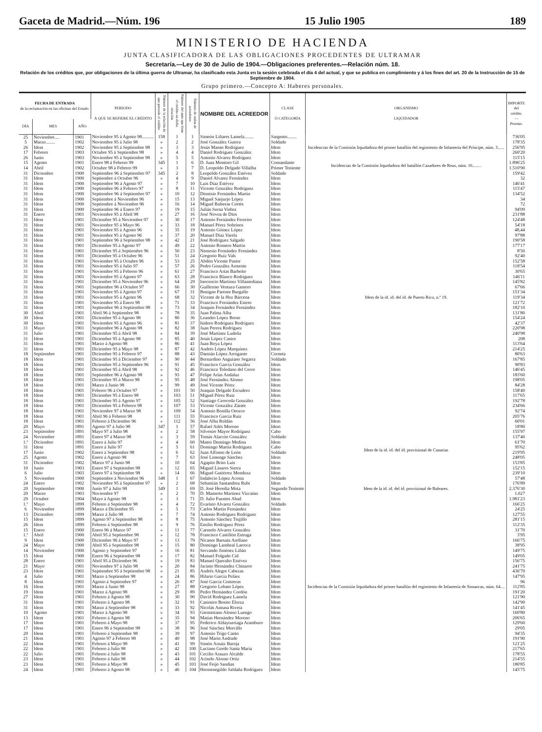Gaceta de Madrid.—Núm. 196 15 Julio 1905 189
MINISTERIO DE HACIENDA
JUNTA CLASIFICADORA DE LAS OBLIGACIONES PROCEDENTES DE ULTRAMAR
Secretaría.—Ley de 30 de Julio de 1904.—Obligaciones preferentes.—Relación núm. 18.
Relación de los créditos que, por obligaciones de la última guerra de Ultramar, ha clasificado esta Junta en la sesión celebrada el día 4 del actual, y que se publica en cumplimiento y á los fines del art. 20 de la Instrucción de 15 de Septiembre de 1904.
Grupo primero.—Concepto A: Haberes personales.
| FECHA DE ENTRADA de la reclamación en las oficinas del Estado. | | | PERIODO Á QUE SE REFIERE EL CRÉDITO | Número de la relación de que procede el crédito | Número del auto que tiene el crédito en dicha relación | Número de orden de acreedores | NOMBRE DEL ACREEDOR | CLASE Ó CATEGORÍA | ORGANISMO LIQUIDADOR | IMPORTE del crédito. — Pesetas. |
| --- | --- | --- | --- | --- | --- | --- | --- | --- | --- | --- |
| DÍA | MES | AÑO | | | | | | | | |
| 25 | Noviembre.... | 1901 | Noviembre 95 á Agosto 98.......... | 158 | 1 | 1 | Simeón Liñares Lamela........ | Sargento........ | Incidencias de la Comisión liquidadora del primer batallón del regimiento de Infantería del Príncipe, núm. 3...... | 736'05 |
| 5 | Marzo........ | 1902 | Noviembre 95 á Julio 98 | » | 2 | 2 | José González Guerra | Soldado | | 178'35 |
| 26 | Idem | 1902 | Noviembre 95 á Septiembre 98 | » | 3 | 3 | Jesús Manso Rodríguez | Idem | | 256'95 |
| 17 | Febrero | 1903 | Octubre 95 á Septiembre 98 | » | 4 | 4 | Daniel Rodríguez González | Idem | | 260'20 |
| 26 | Junio | 1903 | Noviembre 95 á Septiembre 98 | » | 5 | 5 | Antonio Alvarez Rodríguez | Idem | | 115'15 |
| 15 | Agosto | 1901 | Enero 98 á Febrero 99 | 345 | 1 | 6 | D. Juan Montoro Gil | Comandante | Incidencias de la Comisión liquidadora del batallón Cazadores de Reus, núm. 16........ | 1.896'25 |
| 14 | Abril | 1902 | Octubre 98 á Febrero 99 | » | 3 | 7 | D. Leopoldo Delgado Villalba | Primer Teniente | | 1.510'90 |
| 31 | Diciembre | 1900 | Septiembre 96 á Septiembre 97 | 345 | 2 | 8 | Leopoldo González Estévez | Soldado | Idem de la id. id. del id. de Puerto Rico, n.º 19. | 159'42 |
| 31 | Idem | 1900 | Septiembre á Octubre 96 | » | 4 | 9 | Daniel Alvarez Fernández | Idem | | 32 |
| 31 | Idem | 1900 | Septiembre 96 á Agosto 97 | » | 7 | 10 | Luis Díaz Estévez | Idem | | 146'41 |
| 31 | Idem | 1900 | Septiembre 96 á Febrero 97 | » | 8 | 11 | Vicente González Rodríguez | Idem | | 115'47 |
| 31 | Idem | 1900 | Septiembre 96 á Septiembre 97 | » | 10 | 12 | Dionisio Fernández Martín | Idem | | 134'52 |
| 31 | Idem | 1900 | Septiembre á Noviembre 96 | » | 15 | 13 | Miguel Sanjurjo López | Idem | | 34 |
| 31 | Idem | 1900 | Septiembre á Noviembre 96 | » | 16 | 14 | Miguel Balseras Cortés | Idem | | 72 |
| 31 | Idem | 1900 | Septiembre 96 á Enero 97 | » | 19 | 15 | Julián Serna Viebra | Idem | | 94'09 |
| 31 | Enero | 1901 | Noviembre 95 á Abril 98 | » | 27 | 16 | José Novoa de Dios | Idem | | 231'88 |
| 31 | Idem | 1901 | Diciembre 95 á Noviembre 97 | » | 30 | 17 | Antonio Fernández Ferreiro | Idem | | 124'48 |
| 31 | Idem | 1901 | Noviembre 95 á Mayo 96 | » | 33 | 18 | Manuel Pérez Sobrinos | Idem | | 54'18 |
| 31 | Idem | 1901 | Noviembre 95 á Agosto 96 | » | 35 | 19 | Antonio Gómez López | Idem | | 48,44 |
| 31 | Idem | 1901 | Noviembre 95 á Agosto 96 | » | 37 | 20 | Manuel Díaz Varela | Idem | | 97'88 |
| 31 | Idem | 1901 | Septiembre 96 á Septiembre 98 | » | 42 | 21 | José Rodríguez Salgado | Idem | | 190'58 |
| 31 | Idem | 1901 | Diciembre 95 á Agosto 97 | » | 49 | 22 | Antonio Romero Martín | Idem | | 177'17 |
| 31 | Idem | 1901 | Diciembre 95 á Septiembre 96 | » | 50 | 23 | Nemesio Fernández Fernández | Idem | | 8'50 |
| 31 | Idem | 1901 | Diciembre 95 á Octubre 96 | » | 51 | 24 | Gregorio Ruiz Vals | Idem | | 92'40 |
| 31 | Idem | 1901 | Noviembre 95 á Octubre 96 | » | 53 | 25 | Abdón Vicente Pastor | Idem | | 152'58 |
| 31 | Idem | 1901 | Noviembre 95 á Julio 97 | » | 57 | 26 | Pedro González Armesto | Idem | | 118'54 |
| 31 | Idem | 1901 | Noviembre 95 á Febrero 96 | » | 61 | 27 | Francisco Arias Barbeito | Idem | | 30'65 |
| 31 | Idem | 1901 | Noviembre 95 á Agosto 97 | » | 63 | 28 | Francisco Blanco Rodríguez | Idem | | 146'11 |
| 31 | Idem | 1901 | Diciembre 95 á Noviembre 96 | » | 64 | 29 | Inocencio Martínez Villamediana | Idem | | 145'82 |
| 31 | Idem | 1901 | Septiembre 96 á Octubre 97 | » | 66 | 30 | Guillermo Ventura Gamero | Idem | | 67'66 |
| 31 | Idem | 1901 | Noviembre 95 á Agosto 97 | » | 67 | 31 | Benigno Parente Burgallo | Idem | | 151'34 |
| 31 | Idem | 1901 | Noviembre 95 á Agosto 96 | » | 68 | 32 | Vicente de la Hoz Bárcena | Idem | | 119'34 |
| 31 | Idem | 1901 | Noviembre 95 á Enero 98 | » | 71 | 33 | Francisco Fernández Estero | Idem | | 121'72 |
| 31 | Idem | 1901 | Septiembre 96 á Septiembre 98 | » | 73 | 34 | Joaquín Fernández Fernández | Idem | | 182'10 |
| 30 | Abril | 1901 | Abril 96 á Septiembre 98 | » | 78 | 35 | Juan Palma Alba | Idem | | 131'80 |
| 30 | Idem | 1901 | Diciembre 95 á Agosto 98 | » | 80 | 36 | Leandro López Breso | Idem | | 154'24 |
| 30 | Idem | 1901 | Noviembre 95 á Agosto 96 | » | 81 | 37 | Isidoro Rodríguez Rodríguez | Idem | | 42'37 |
| 31 | Mayo | 1901 | Septiembre 96 á Agosto 98 | » | 82 | 38 | Juan Perera Rodríguez | Idem | | 220'98 |
| 31 | Julio | 1901 | Diciembre 95 á Abril 98 | » | 84 | 39 | José Martínez Ludeña | Idem | | 240'98 |
| 31 | Idem | 1901 | Diciembre 95 á Agosto 98 | » | 85 | 40 | Jesús López Castro | Idem | | 208 |
| 31 | Idem | 1901 | Marzo á Agosto 98 | » | 86 | 41 | Juan Boya López | Idem | | 113'64 |
| 31 | Idem | 1901 | Diciembre 95 á Mayo 98 | » | 87 | 42 | Andrés López Marquínez | Idem | | 214'25 |
| 18 | Septiembre | 1901 | Diciembre 95 á Febrero 97 | » | 88 | 43 | Damián López Arrogante | Corneta | | 80'63 |
| 18 | Idem | 1901 | Diciembre 95 á Diciembre 97 | » | 90 | 44 | Bernardino Anguiano Segarra | Soldado | | 167'85 |
| 18 | Idem | 1901 | Diciembre 95 á Septiembre 96 | » | 91 | 45 | Francisco García González | Idem | | 90'83 |
| 18 | Idem | 1901 | Diciembre 95 á Abril 98 | » | 92 | 46 | Francisco Toledano del Cerro | Idem | | 146'45 |
| 18 | Idem | 1901 | Septiembre 96 á Agosto 98 | » | 93 | 47 | Felipe Arias Andaluz | Idem | | 183'60 |
| 18 | Idem | 1901 | Diciembre 95 á Marzo 98 | » | 95 | 48 | José Fernández Alonso | Idem | | 198'05 |
| 18 | Idem | 1901 | Marzo á Junio 98 | » | 99 | 49 | José Vicente Pérez | Idem | | 84'28 |
| 18 | Idem | 1901 | Febrero 96 á Octubre 97 | » | 101 | 50 | Joaquín Delgado Escudero | Idem | | 158'40 |
| 18 | Idem | 1901 | Diciembre 95 á Enero 98 | » | 103 | 51 | Miguel Pérez Ruiz | Idem | | 117'65 |
| 18 | Idem | 1901 | Diciembre 95 á Agosto 97 | » | 105 | 52 | Santiago Cereceda González | Idem | | 192'78 |
| 18 | Idem | 1901 | Diciembre 95 á Febrero 98 | » | 107 | 53 | Vicente González Zárate | Idem | | 234'66 |
| 18 | Idem | 1901 | Noviembre 97 á Marzo 98 | » | 109 | 54 | Antonio Bonilla Orozco | Idem | | 92'74 |
| 18 | Idem | 1901 | Abril 96 á Febrero 98 | » | 111 | 55 | Francisco García Ruiz | Idem | | 205'76 |
| 18 | Idem | 1901 | Febrero á Diciembre 96 | » | 112 | 56 | José Alba Roldán | Idem | | 60'01 |
| 20 | Mayo | 1891 | Agosto 97 á Julio 98 | 347 | 1 | 57 | Rafael Atlés Moreno | Idem | Idem de la id. id. del íd. provisional de Canarias | 18'80 |
| 23 | Septiembre | 1891 | Mayo 97 á Julio 98 | » | 2 | 58 | Silvestre Mayor Rodríguez | Cabo | | 155'97 |
| 24 | Noviembre | 1891 | Enero 97 á Marzo 98 | » | 3 | 59 | Tomás Alarcón González | Soldado | | 137'40 |
| 1.º | Diciembre | 1891 | Enero á Julio 97 | » | 4 | 60 | Mateo Domingo Medina | Idem | | 61'70 |
| 31 | Idem | 1891 | Enero á Julio 97 | » | 5 | 61 | Domingo Martín Rodríguez | Cabo | | 95'62 |
| 17 | Junio | 1902 | Enero á Septiembre 98 | » | 6 | 62 | Juan Alfonso de León | Soldado | | 219'95 |
| 25 | Agosto | 1902 | Enero á Agosto 98 | » | 7 | 63 | José Limonge Sánchez | Idem | | 248'05 |
| 31 | Diciembre | 1902 | Marzo 97 á Junio 98 | » | 10 | 64 | Agapito Brito Luis | Idem | | 153'85 |
| 10 | Junio | 1903 | Enero 97 á Septiembre 98 | » | 12 | 65 | Miguel Linares Sierra | Idem | | 152'15 |
| 6 | Julio | 1903 | Enero 97 á Septiembre 98 | » | 14 | 66 | Miguel Gutiérrez Mendoza | Idem | | 239'10 |
| 5 | Noviembre | 1900 | Septiembre á Noviembre 96 | 348 | 1 | 67 | Indalecio López Acosta | Soldado | Idem de la id. id. del íd. provisional de Baleares. | 57'48 |
| 24 | Enero | 1902 | Noviembre 95 á Septiembre 97 | » | 2 | 68 | Sebastián Santandreu Rubí | Idem | | 176'89 |
| 20 | Septiembre | 1900 | Junio 97 á Julio 98 | 349 | 1 | 69 | D. José Heredia Mota | Segundo Teniente | | 2.376'30 |
| 20 | Marzo | 1903 | Noviembre 97 | » | 2 | 70 | D. Mamerto Martínez Vizcaíno | Idem | | 1.027 |
| 29 | Octubre | 1904 | Mayo á Agosto 98 | » | 3 | 71 | D. Julio Fuentes Abad | Idem | | 1.981'23 |
| 1.º | Mayo | 1899 | Febrero á Septiembre 98 | » | 4 | 72 | Evaristo Alvarez González | Soldado | Incidencias de la Comisión liquidadora del primer batallón del regimiento de Infantería de Simancas, núm. 64.... | 166'25 |
| 6 | Noviembre | 1899 | Marzo á Diciembre 95 | » | 5 | 73 | Carlos Martín Fernández | Idem | | 24'25 |
| 13 | Diciembre | 1899 | Marzo á Julio 98 | » | 7 | 74 | Antonio Rodríguez Rodríguez | Idem | | 127'55 |
| 15 | Idem | 1899 | Agosto 97 á Septiembre 98 | » | 8 | 75 | Antonio Sánchez Trujillo | Idem | | 281'15 |
| 26 | Idem | 1899 | Febrero á Septiembre 98 | » | 9 | 76 | Emilio Rodríguez Pérez | Idem | | 112'35 |
| 15 | Enero | 1900 | Enero 96 á Marzo 97 | » | 11 | 77 | Carmelo Alvarez González | Idem | | 31'70 |
| 1.º | Abril | 1900 | Abril 95 á Septiembre 98 | » | 12 | 78 | Francisco Castillón Estruga | Idem | | 3'95 |
| 9 | Idem | 1900 | Diciembre 96 á Mayo 97 | » | 13 | 79 | Nicanor Barsain Arellano | Idem | | 166'75 |
| 24 | Mayo | 1900 | Abril 95 á Septiembre 98 | » | 15 | 80 | Domingo Lambeal Larroca | Idem | | 38'95 |
| 14 | Noviembre | 1900 | Agosto y Septiembre 97 | » | 16 | 81 | Servando Jiménez Liñán | Idem | | 149'75 |
| 15 | Idem | 1900 | Enero 96 á Septiembre 98 | » | 17 | 82 | Manuel Folgado Cid | Idem | | 149'05 |
| 28 | Enero | 1901 | Abril 95 á Diciembre 96 | » | 19 | 83 | Manuel Queralto Estévez | Idem | | 156'75 |
| 21 | Mayo | 1901 | Noviembre 97 á Julio 98 | » | 20 | 84 | Jacinto Hernández Chinarro | Idem | | 241'75 |
| 23 | Idem | 1901 | Septiembre 95 á Septiembre 98 | » | 21 | 85 | Andrés Alegre Cabezas | Idem | | 436'70 |
| 4 | Julio | 1901 | Marzo á Septiembre 98 | » | 24 | 86 | Hilario García Peláez | Idem | | 147'95 |
| 8 | Idem | 1901 | Agosto á Septiembre 97 | » | 26 | 87 | José García Contreras | Idem | | 96 |
| 16 | Idem | 1901 | Marzo á Junio 98 | » | 27 | 88 | Gregorio Lobato López | Idem | | 112'85 |
| 19 | Idem | 1901 | Marzo á Agosto 98 | » | 29 | 89 | Pedro Hernández Cordón | Idem | | 191'20 |
| 27 | Idem | 1901 | Febrero á Agosto 98 | » | 30 | 90 | David Rodríguez Lamela | Idem | | 121'90 |
| 31 | Idem | 1901 | Febrero á Agosto 98 | » | 32 | 91 | Casimiro Benito Elorza | Idem | | 142'90 |
| 31 | Idem | 1901 | Marzo á Septiembre 98 | » | 33 | 92 | Nicolás Antuna Rivera | Idem | | 141'45 |
| 10 | Agosto | 1901 | Marzo á Agosto 98 | » | 34 | 93 | Germiniano Alonso Luengo | Idem | | 160'80 |
| 13 | Idem | 1901 | Febrero á Agosto 98 | » | 35 | 94 | Matías Hernández Moreno | Idem | | 206'65 |
| 17 | Idem | 1901 | Febrero á Mayo 98 | » | 37 | 95 | Federico Aldayturriaga Aramburo | Idem | | 129'60 |
| 17 | Idem | 1901 | Enero 96 á Septiembre 98 | » | 38 | 96 | José Sánchez Morcillo | Idem | | 29'05 |
| 20 | Idem | 1901 | Febrero á Septiembre 98 | » | 39 | 97 | Antonio Trigo Canto | Idem | | 94'35 |
| 21 | Idem | 1901 | Agosto 97 á Febrero 98 | » | 40 | 98 | José Marín Andrade | Idem | | 191'90 |
| 22 | Idem | 1901 | Febrero á Mayo 98 | » | 41 | 99 | Simón Arnaiz Baroja | Idem | | 121'25 |
| 22 | Idem | 1901 | Febrero á Julio 98 | » | 42 | 100 | Luciano Gordo Santa María | Idem | | 217'65 |
| 22 | Julio | 1901 | Febrero á Julio 98 | » | 43 | 101 | Cecilio Arauzo Alcalde | Idem | | 178'55 |
| 23 | Idem | 1901 | Febrero á Julio 98 | » | 44 | 102 | Aciselo Alonso Ortiz | Idem | | 214'55 |
| 23 | Idem | 1901 | Febrero á Mayo 98 | » | 45 | 103 | José Feijo Sandías | Idem | | 180'85 |
| 24 | Idem | 1901 | Febrero á Agosto 98 | » | 46 | 104 | Hermenegildo Saldaña Rodríguez | Idem | | 145'75 |